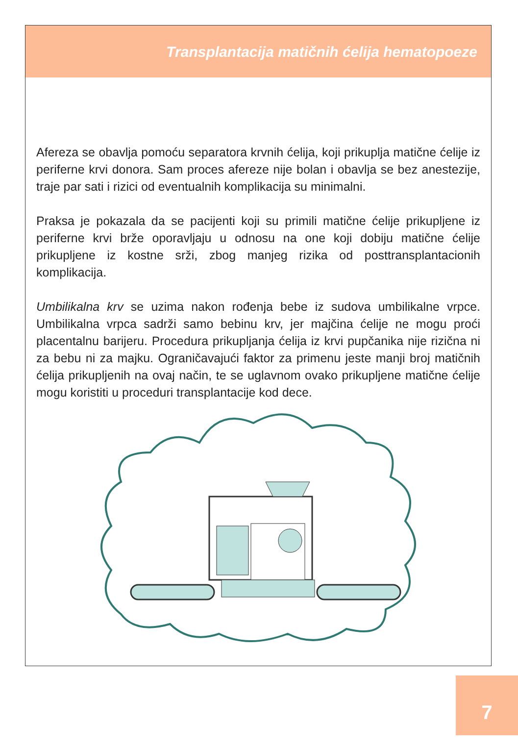Transplantacija matičnih ćelija hematopoeze
Afereza se obavlja pomoću separatora krvnih ćelija, koji prikuplja matične ćelije iz periferne krvi donora. Sam proces afereze nije bolan i obavlja se bez anestezije, traje par sati i rizici od eventualnih komplikacija su minimalni.
Praksa je pokazala da se pacijenti koji su primili matične ćelije prikupljene iz periferne krvi brže oporavljaju u odnosu na one koji dobiju matične ćelije prikupljene iz kostne srži, zbog manjeg rizika od posttransplantacionih komplikacija.
Umbilikalna krv se uzima nakon rođenja bebe iz sudova umbilikalne vrpce. Umbilikalna vrpca sadrži samo bebinu krv, jer majčina ćelije ne mogu proći placentalnu barijeru. Procedura prikupljanja ćelija iz krvi pupčanika nije rizična ni za bebu ni za majku. Ograničavajući faktor za primenu jeste manji broj matičnih ćelija prikupljenih na ovaj način, te se uglavnom ovako prikupljene matične ćelije mogu koristiti u proceduri transplantacije kod dece.
7